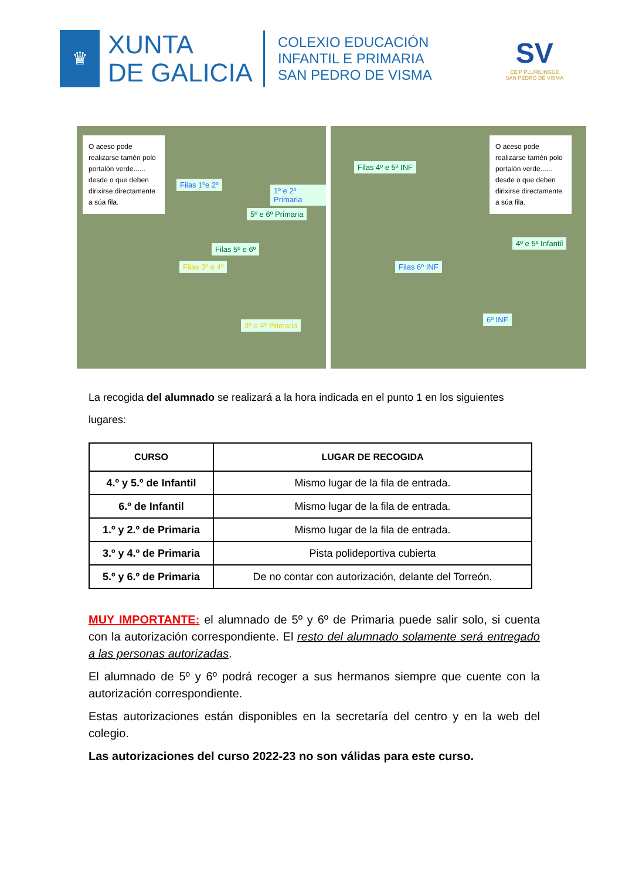♛
XUNTA
DE GALICIA
COLEXIO EDUCACIÓN
INFANTIL E PRIMARIA
SAN PEDRO DE VISMA
SV
CEIP PLURILINGÜE
SAN PEDRO DE VISMA
O aceso pode realizarse tamén polo portalón verde...... desde o que deben dirixirse directamente a súa fila.
Filas 1ºe 2º
1º e 2º Primaria
5º e 6º Primaria
Filas 5º e 6º
Filas 3º e 4º
3º e 4º Primaria
Filas 4º e 5º INF
O aceso pode realizarse tamén polo portalón verde...... desde o que deben dirixirse directamente a súa fila.
Filas 6º INF
4º e 5º Infantil
6º INF
La recogida del alumnado se realizará a la hora indicada en el punto 1 en los siguientes lugares:
| CURSO | LUGAR DE RECOGIDA |
| --- | --- |
| 4.º y 5.º de Infantil | Mismo lugar de la fila de entrada. |
| 6.º de Infantil | Mismo lugar de la fila de entrada. |
| 1.º y 2.º de Primaria | Mismo lugar de la fila de entrada. |
| 3.º y 4.º de Primaria | Pista polideportiva cubierta |
| 5.º y 6.º de Primaria | De no contar con autorización, delante del Torreón. |
MUY IMPORTANTE: el alumnado de 5º y 6º de Primaria puede salir solo, si cuenta con la autorización correspondiente. El resto del alumnado solamente será entregado a las personas autorizadas.
El alumnado de 5º y 6º podrá recoger a sus hermanos siempre que cuente con la autorización correspondiente.
Estas autorizaciones están disponibles en la secretaría del centro y en la web del colegio.
Las autorizaciones del curso 2022-23 no son válidas para este curso.